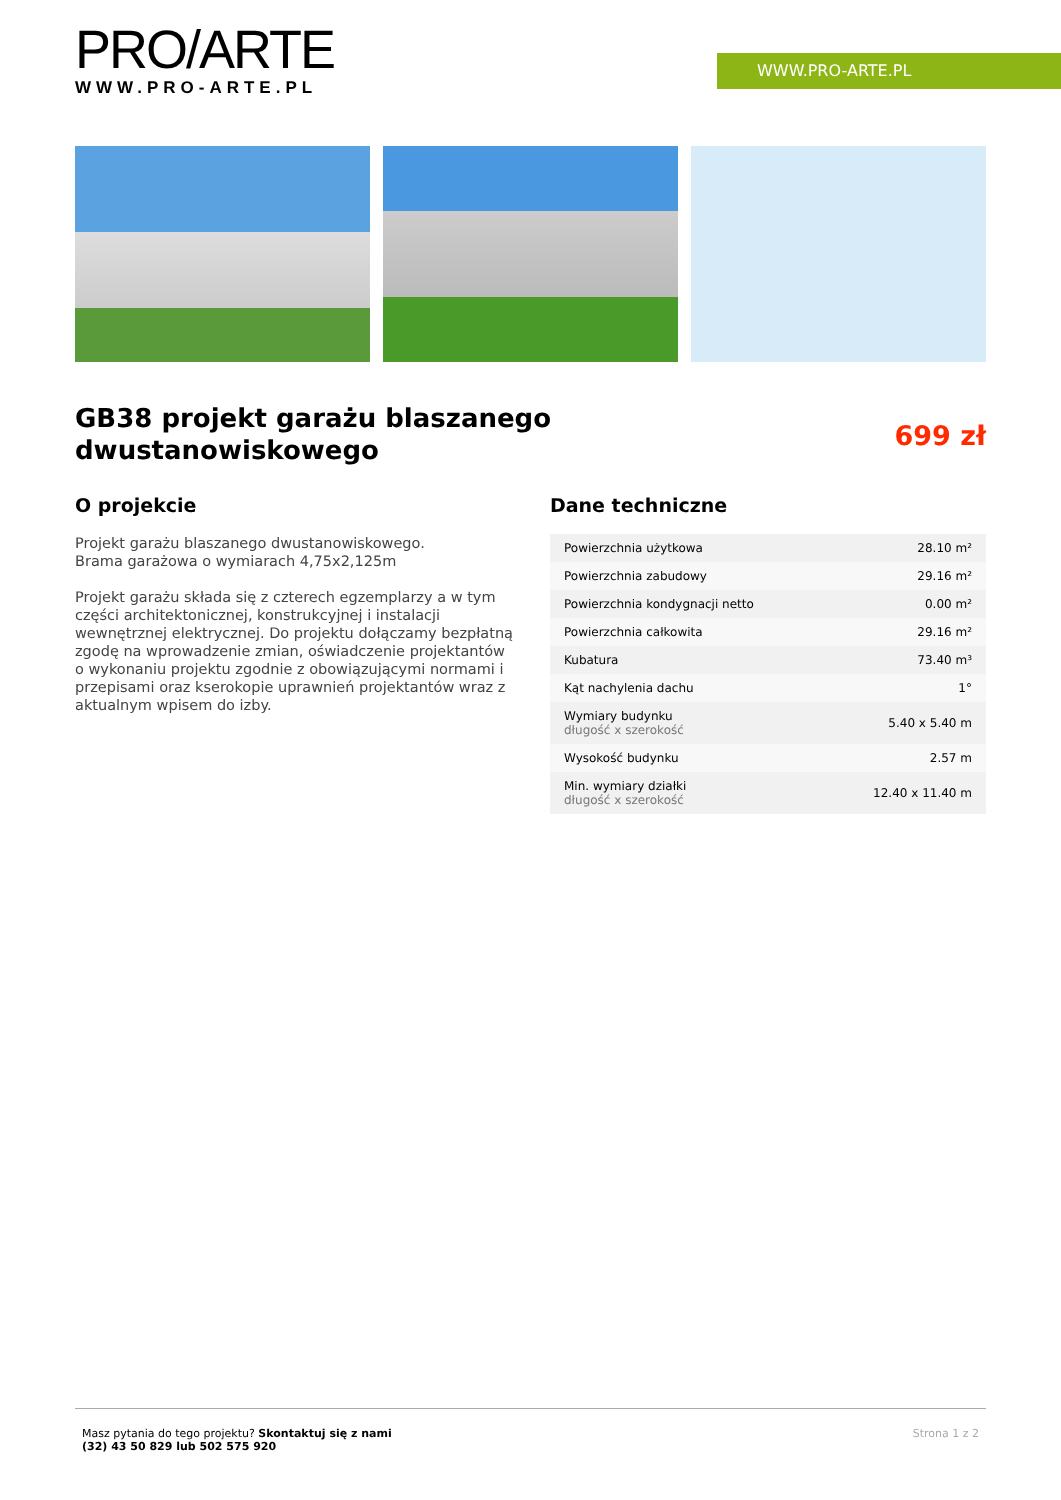PRO/ARTE
WWW.PRO-ARTE.PL
WWW.PRO-ARTE.PL
GB38 projekt garażu blaszanego
dwustanowiskowego
699 zł
O projekcie
Projekt garażu blaszanego dwustanowiskowego.
Brama garażowa o wymiarach 4,75x2,125m
Projekt garażu składa się z czterech egzemplarzy a w tym części architektonicznej, konstrukcyjnej i instalacji wewnętrznej elektrycznej. Do projektu dołączamy bezpłatną zgodę na wprowadzenie zmian, oświadczenie projektantów o wykonaniu projektu zgodnie z obowiązującymi normami i przepisami oraz kserokopie uprawnień projektantów wraz z aktualnym wpisem do izby.
Dane techniczne
| Powierzchnia użytkowa | 28.10 m² |
| Powierzchnia zabudowy | 29.16 m² |
| Powierzchnia kondygnacji netto | 0.00 m² |
| Powierzchnia całkowita | 29.16 m² |
| Kubatura | 73.40 m³ |
| Kąt nachylenia dachu | 1° |
| Wymiary budynku długość x szerokość | 5.40 x 5.40 m |
| Wysokość budynku | 2.57 m |
| Min. wymiary działki długość x szerokość | 12.40 x 11.40 m |
Masz pytania do tego projektu? Skontaktuj się z nami
(32) 43 50 829 lub 502 575 920
Strona 1 z 2